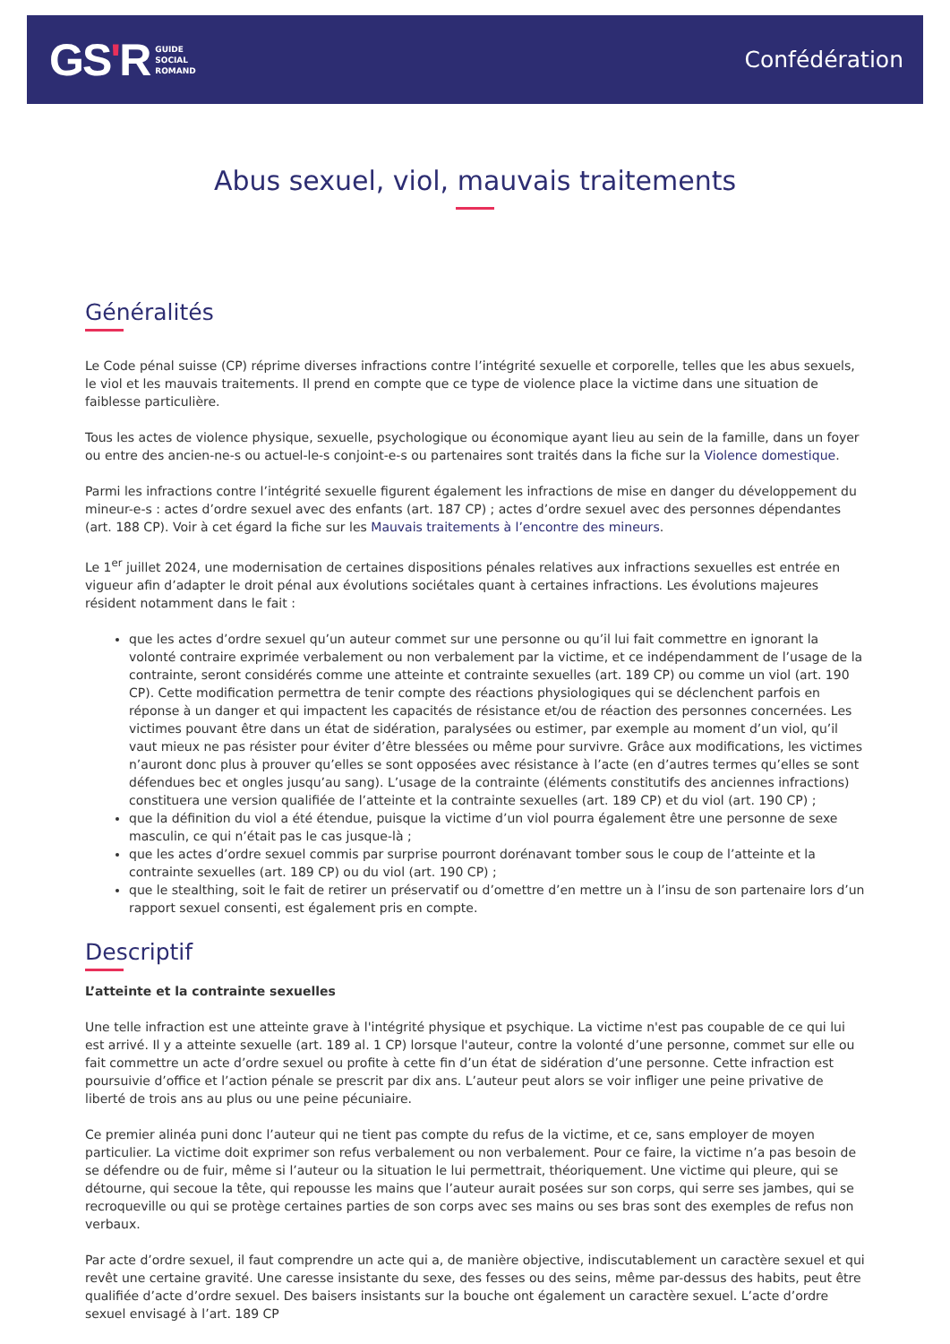GS'R GUIDE
SOCIAL
ROMAND
Confédération
Abus sexuel, viol, mauvais traitements
Généralités
Le Code pénal suisse (CP) réprime diverses infractions contre l’intégrité sexuelle et corporelle, telles que les abus sexuels, le viol et les mauvais traitements. Il prend en compte que ce type de violence place la victime dans une situation de faiblesse particulière.
Tous les actes de violence physique, sexuelle, psychologique ou économique ayant lieu au sein de la famille, dans un foyer ou entre des ancien-ne-s ou actuel-le-s conjoint-e-s ou partenaires sont traités dans la fiche sur la Violence domestique.
Parmi les infractions contre l’intégrité sexuelle figurent également les infractions de mise en danger du développement du mineur-e-s : actes d’ordre sexuel avec des enfants (art. 187 CP) ; actes d’ordre sexuel avec des personnes dépendantes (art. 188 CP). Voir à cet égard la fiche sur les Mauvais traitements à l’encontre des mineurs.
Le 1<sup>er</sup> juillet 2024, une modernisation de certaines dispositions pénales relatives aux infractions sexuelles est entrée en vigueur afin d’adapter le droit pénal aux évolutions sociétales quant à certaines infractions. Les évolutions majeures résident notamment dans le fait :
que les actes d’ordre sexuel qu’un auteur commet sur une personne ou qu’il lui fait commettre en ignorant la volonté contraire exprimée verbalement ou non verbalement par la victime, et ce indépendamment de l’usage de la contrainte, seront considérés comme une atteinte et contrainte sexuelles (art. 189 CP) ou comme un viol (art. 190 CP). Cette modification permettra de tenir compte des réactions physiologiques qui se déclenchent parfois en réponse à un danger et qui impactent les capacités de résistance et/ou de réaction des personnes concernées. Les victimes pouvant être dans un état de sidération, paralysées ou estimer, par exemple au moment d’un viol, qu’il vaut mieux ne pas résister pour éviter d’être blessées ou même pour survivre. Grâce aux modifications, les victimes n’auront donc plus à prouver qu’elles se sont opposées avec résistance à l’acte (en d’autres termes qu’elles se sont défendues bec et ongles jusqu’au sang). L’usage de la contrainte (éléments constitutifs des anciennes infractions) constituera une version qualifiée de l’atteinte et la contrainte sexuelles (art. 189 CP) et du viol (art. 190 CP) ;
que la définition du viol a été étendue, puisque la victime d’un viol pourra également être une personne de sexe masculin, ce qui n’était pas le cas jusque-là ;
que les actes d’ordre sexuel commis par surprise pourront dorénavant tomber sous le coup de l’atteinte et la contrainte sexuelles (art. 189 CP) ou du viol (art. 190 CP) ;
que le stealthing, soit le fait de retirer un préservatif ou d’omettre d’en mettre un à l’insu de son partenaire lors d’un rapport sexuel consenti, est également pris en compte.
Descriptif
L’atteinte et la contrainte sexuelles
Une telle infraction est une atteinte grave à l'intégrité physique et psychique. La victime n'est pas coupable de ce qui lui est arrivé. Il y a atteinte sexuelle (art. 189 al. 1 CP) lorsque l'auteur, contre la volonté d’une personne, commet sur elle ou fait commettre un acte d’ordre sexuel ou profite à cette fin d’un état de sidération d’une personne. Cette infraction est poursuivie d’office et l’action pénale se prescrit par dix ans. L’auteur peut alors se voir infliger une peine privative de liberté de trois ans au plus ou une peine pécuniaire.
Ce premier alinéa puni donc l’auteur qui ne tient pas compte du refus de la victime, et ce, sans employer de moyen particulier. La victime doit exprimer son refus verbalement ou non verbalement. Pour ce faire, la victime n’a pas besoin de se défendre ou de fuir, même si l’auteur ou la situation le lui permettrait, théoriquement. Une victime qui pleure, qui se détourne, qui secoue la tête, qui repousse les mains que l’auteur aurait posées sur son corps, qui serre ses jambes, qui se recroqueville ou qui se protège certaines parties de son corps avec ses mains ou ses bras sont des exemples de refus non verbaux.
Par acte d’ordre sexuel, il faut comprendre un acte qui a, de manière objective, indiscutablement un caractère sexuel et qui revêt une certaine gravité. Une caresse insistante du sexe, des fesses ou des seins, même par-dessus des habits, peut être qualifiée d’acte d’ordre sexuel. Des baisers insistants sur la bouche ont également un caractère sexuel. L’acte d’ordre sexuel envisagé à l’art. 189 CP